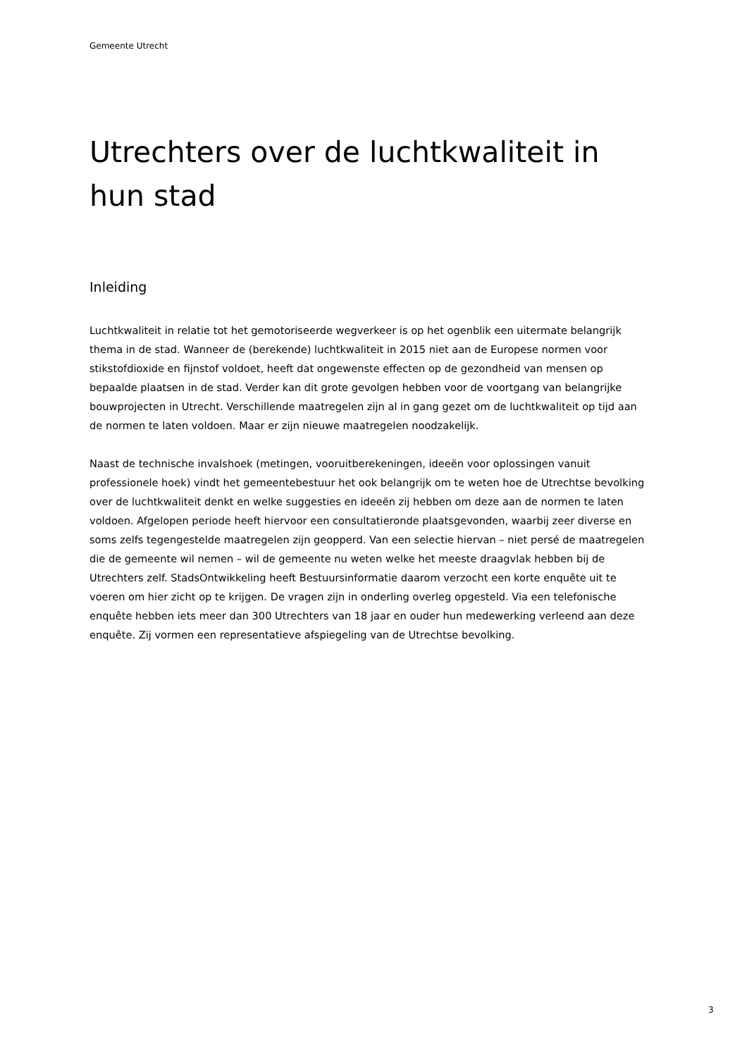Gemeente Utrecht
Utrechters over de luchtkwaliteit in hun stad
Inleiding
Luchtkwaliteit in relatie tot het gemotoriseerde wegverkeer is op het ogenblik een uitermate belangrijk thema in de stad. Wanneer de (berekende) luchtkwaliteit in 2015 niet aan de Europese normen voor stikstofdioxide en fijnstof voldoet, heeft dat ongewenste effecten op de gezondheid van mensen op bepaalde plaatsen in de stad. Verder kan dit grote gevolgen hebben voor de voortgang van belangrijke bouwprojecten in Utrecht. Verschillende maatregelen zijn al in gang gezet om de luchtkwaliteit op tijd aan de normen te laten voldoen. Maar er zijn nieuwe maatregelen noodzakelijk.
Naast de technische invalshoek (metingen, vooruitberekeningen, ideeën voor oplossingen vanuit professionele hoek) vindt het gemeentebestuur het ook belangrijk om te weten hoe de Utrechtse bevolking over de luchtkwaliteit denkt en welke suggesties en ideeën zij hebben om deze aan de normen te laten voldoen. Afgelopen periode heeft hiervoor een consultatieronde plaatsgevonden, waarbij zeer diverse en soms zelfs tegengestelde maatregelen zijn geopperd. Van een selectie hiervan – niet persé de maatregelen die de gemeente wil nemen – wil de gemeente nu weten welke het meeste draagvlak hebben bij de Utrechters zelf. StadsOntwikkeling heeft Bestuursinformatie daarom verzocht een korte enquête uit te voeren om hier zicht op te krijgen. De vragen zijn in onderling overleg opgesteld. Via een telefonische enquête hebben iets meer dan 300 Utrechters van 18 jaar en ouder hun medewerking verleend aan deze enquête. Zij vormen een representatieve afspiegeling van de Utrechtse bevolking.
3